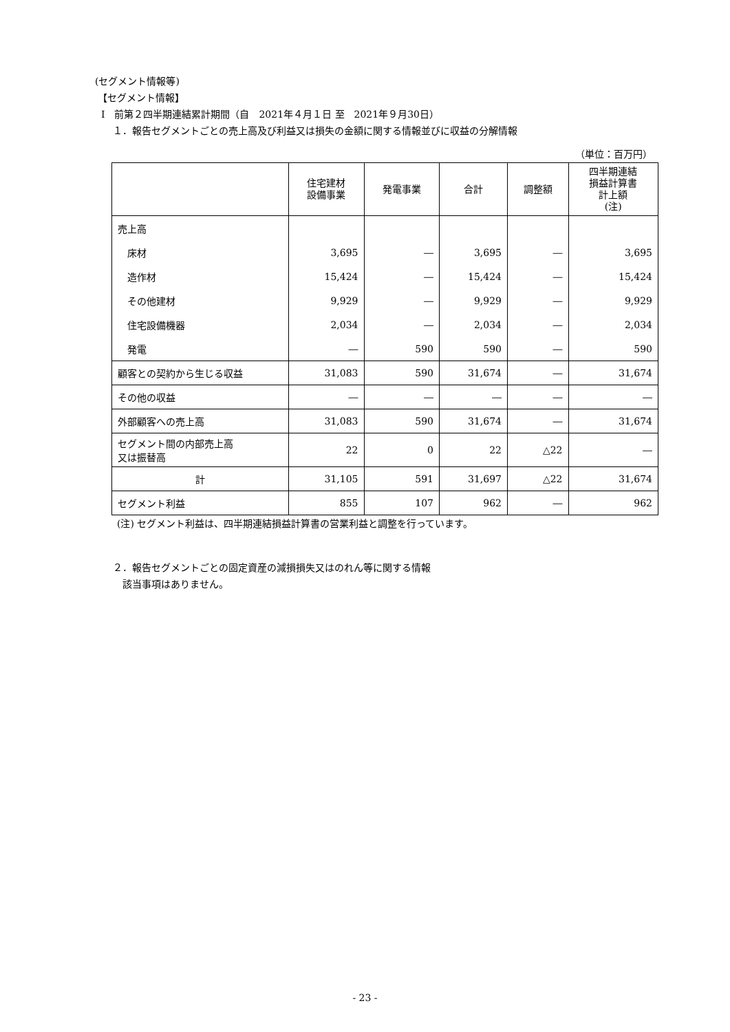(セグメント情報等)
【セグメント情報】
Ⅰ　前第２四半期連結累計期間（自　2021年４月１日 至　2021年９月30日）
１．報告セグメントごとの売上高及び利益又は損失の金額に関する情報並びに収益の分解情報
（単位：百万円）
| | 住宅建材 設備事業 | 発電事業 | 合計 | 調整額 | 四半期連結 損益計算書 計上額 (注) |
| --- | --- | --- | --- | --- | --- |
| 売上高 | | | | | |
| 床材 | 3,695 | ― | 3,695 | ― | 3,695 |
| 造作材 | 15,424 | ― | 15,424 | ― | 15,424 |
| その他建材 | 9,929 | ― | 9,929 | ― | 9,929 |
| 住宅設備機器 | 2,034 | ― | 2,034 | ― | 2,034 |
| 発電 | ― | 590 | 590 | ― | 590 |
| 顧客との契約から生じる収益 | 31,083 | 590 | 31,674 | ― | 31,674 |
| その他の収益 | ― | ― | ― | ― | ― |
| 外部顧客への売上高 | 31,083 | 590 | 31,674 | ― | 31,674 |
| セグメント間の内部売上高 又は振替高 | 22 | 0 | 22 | △22 | ― |
| 計 | 31,105 | 591 | 31,697 | △22 | 31,674 |
| セグメント利益 | 855 | 107 | 962 | ― | 962 |
(注) セグメント利益は、四半期連結損益計算書の営業利益と調整を行っています。
２．報告セグメントごとの固定資産の減損損失又はのれん等に関する情報
該当事項はありません。
- 23 -